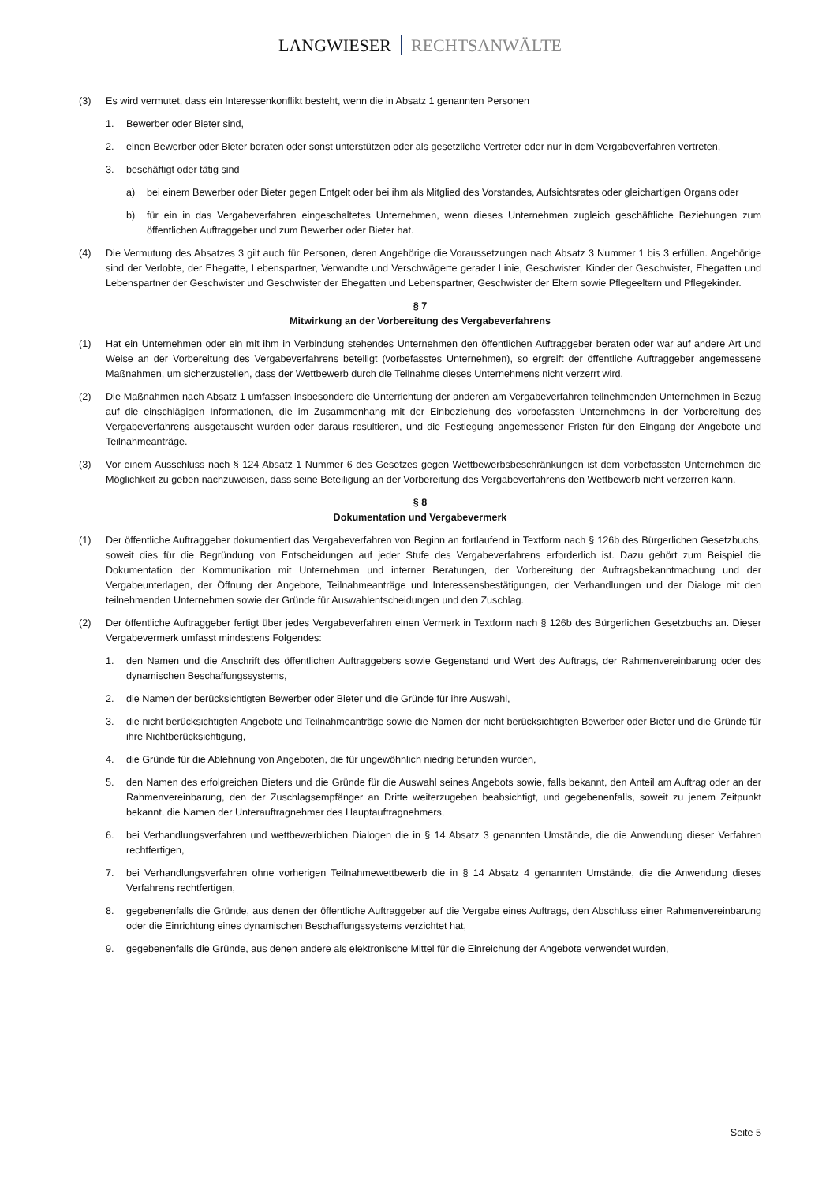LANGWIESER RECHTSANWÄLTE
(3) Es wird vermutet, dass ein Interessenkonflikt besteht, wenn die in Absatz 1 genannten Personen
1. Bewerber oder Bieter sind,
2. einen Bewerber oder Bieter beraten oder sonst unterstützen oder als gesetzliche Vertreter oder nur in dem Vergabeverfahren vertreten,
3. beschäftigt oder tätig sind
a) bei einem Bewerber oder Bieter gegen Entgelt oder bei ihm als Mitglied des Vorstandes, Aufsichtsrates oder gleichartigen Organs oder
b) für ein in das Vergabeverfahren eingeschaltetes Unternehmen, wenn dieses Unternehmen zugleich geschäftliche Beziehungen zum öffentlichen Auftraggeber und zum Bewerber oder Bieter hat.
(4) Die Vermutung des Absatzes 3 gilt auch für Personen, deren Angehörige die Voraussetzungen nach Absatz 3 Nummer 1 bis 3 erfüllen. Angehörige sind der Verlobte, der Ehegatte, Lebenspartner, Verwandte und Verschwägerte gerader Linie, Geschwister, Kinder der Geschwister, Ehegatten und Lebenspartner der Geschwister und Geschwister der Ehegatten und Lebenspartner, Geschwister der Eltern sowie Pflegeeltern und Pflegekinder.
§ 7
Mitwirkung an der Vorbereitung des Vergabeverfahrens
(1) Hat ein Unternehmen oder ein mit ihm in Verbindung stehendes Unternehmen den öffentlichen Auftraggeber beraten oder war auf andere Art und Weise an der Vorbereitung des Vergabeverfahrens beteiligt (vorbefasstes Unternehmen), so ergreift der öffentliche Auftraggeber angemessene Maßnahmen, um sicherzustellen, dass der Wettbewerb durch die Teilnahme dieses Unternehmens nicht verzerrt wird.
(2) Die Maßnahmen nach Absatz 1 umfassen insbesondere die Unterrichtung der anderen am Vergabeverfahren teilnehmenden Unternehmen in Bezug auf die einschlägigen Informationen, die im Zusammenhang mit der Einbeziehung des vorbefassten Unternehmens in der Vorbereitung des Vergabeverfahrens ausgetauscht wurden oder daraus resultieren, und die Festlegung angemessener Fristen für den Eingang der Angebote und Teilnahmeanträge.
(3) Vor einem Ausschluss nach § 124 Absatz 1 Nummer 6 des Gesetzes gegen Wettbewerbsbeschränkungen ist dem vorbefassten Unternehmen die Möglichkeit zu geben nachzuweisen, dass seine Beteiligung an der Vorbereitung des Vergabeverfahrens den Wettbewerb nicht verzerren kann.
§ 8
Dokumentation und Vergabevermerk
(1) Der öffentliche Auftraggeber dokumentiert das Vergabeverfahren von Beginn an fortlaufend in Textform nach § 126b des Bürgerlichen Gesetzbuchs, soweit dies für die Begründung von Entscheidungen auf jeder Stufe des Vergabeverfahrens erforderlich ist. Dazu gehört zum Beispiel die Dokumentation der Kommunikation mit Unternehmen und interner Beratungen, der Vorbereitung der Auftragsbekanntmachung und der Vergabeunterlagen, der Öffnung der Angebote, Teilnahmeanträge und Interessensbestätigungen, der Verhandlungen und der Dialoge mit den teilnehmenden Unternehmen sowie der Gründe für Auswahlentscheidungen und den Zuschlag.
(2) Der öffentliche Auftraggeber fertigt über jedes Vergabeverfahren einen Vermerk in Textform nach § 126b des Bürgerlichen Gesetzbuchs an. Dieser Vergabevermerk umfasst mindestens Folgendes:
1. den Namen und die Anschrift des öffentlichen Auftraggebers sowie Gegenstand und Wert des Auftrags, der Rahmenvereinbarung oder des dynamischen Beschaffungssystems,
2. die Namen der berücksichtigten Bewerber oder Bieter und die Gründe für ihre Auswahl,
3. die nicht berücksichtigten Angebote und Teilnahmeanträge sowie die Namen der nicht berücksichtigten Bewerber oder Bieter und die Gründe für ihre Nichtberücksichtigung,
4. die Gründe für die Ablehnung von Angeboten, die für ungewöhnlich niedrig befunden wurden,
5. den Namen des erfolgreichen Bieters und die Gründe für die Auswahl seines Angebots sowie, falls bekannt, den Anteil am Auftrag oder an der Rahmenvereinbarung, den der Zuschlagsempfänger an Dritte weiterzugeben beabsichtigt, und gegebenenfalls, soweit zu jenem Zeitpunkt bekannt, die Namen der Unterauftragnehmer des Hauptauftragnehmers,
6. bei Verhandlungsverfahren und wettbewerblichen Dialogen die in § 14 Absatz 3 genannten Umstände, die die Anwendung dieser Verfahren rechtfertigen,
7. bei Verhandlungsverfahren ohne vorherigen Teilnahmewettbewerb die in § 14 Absatz 4 genannten Umstände, die die Anwendung dieses Verfahrens rechtfertigen,
8. gegebenenfalls die Gründe, aus denen der öffentliche Auftraggeber auf die Vergabe eines Auftrags, den Abschluss einer Rahmenvereinbarung oder die Einrichtung eines dynamischen Beschaffungssystems verzichtet hat,
9. gegebenenfalls die Gründe, aus denen andere als elektronische Mittel für die Einreichung der Angebote verwendet wurden,
Seite 5